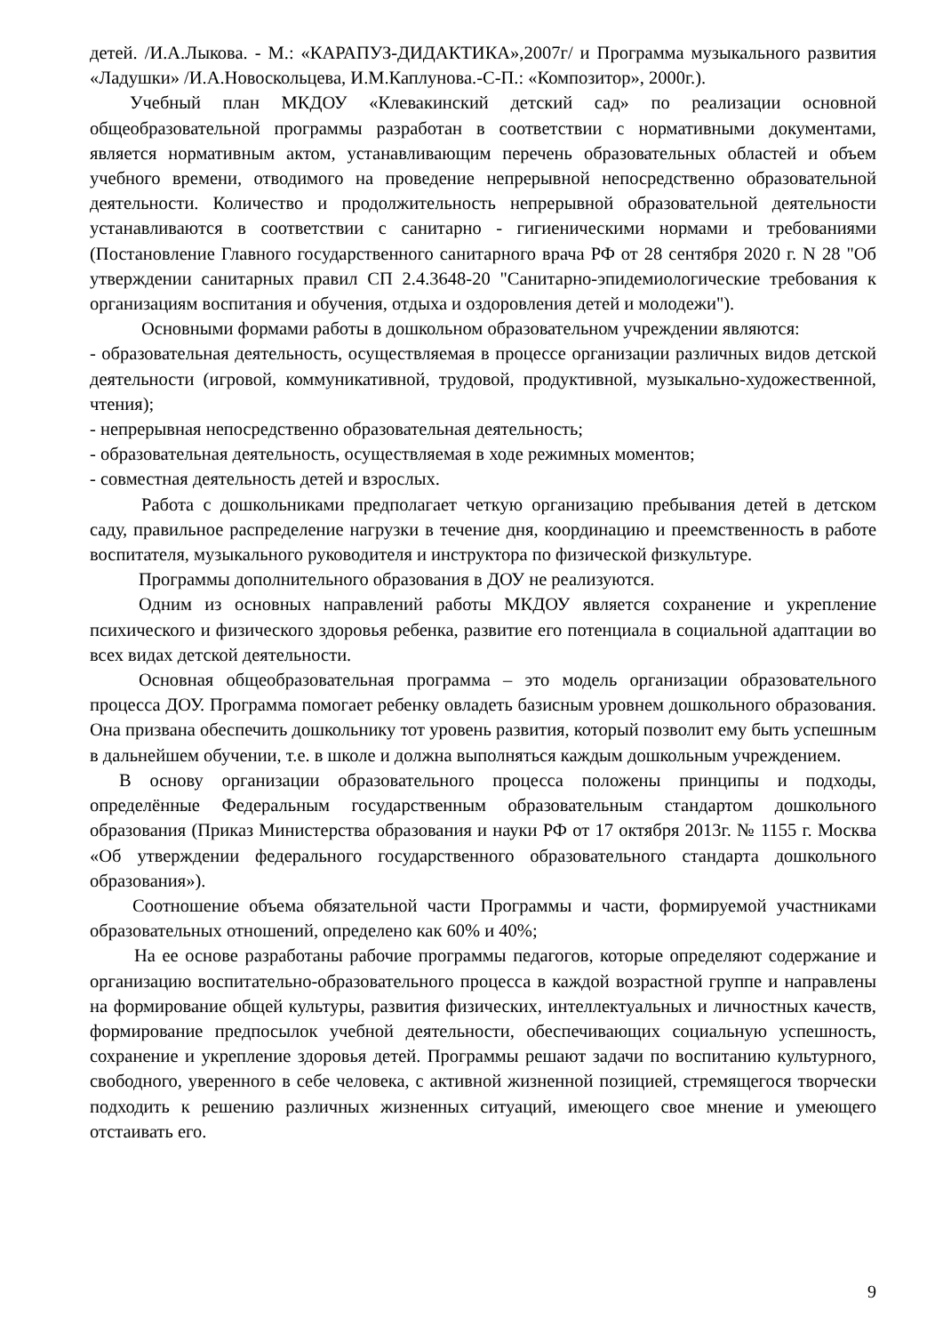детей. /И.А.Лыкова. - М.: «КАРАПУЗ-ДИДАКТИКА»,2007г/ и Программа музыкального развития «Ладушки» /И.А.Новоскольцева, И.М.Каплунова.-С-П.: «Композитор», 2000г.).
Учебный план МКДОУ «Клевакинский детский сад» по реализации основной общеобразовательной программы разработан в соответствии с нормативными документами, является нормативным актом, устанавливающим перечень образовательных областей и объем учебного времени, отводимого на проведение непрерывной непосредственно образовательной деятельности. Количество и продолжительность непрерывной образовательной деятельности устанавливаются в соответствии с санитарно - гигиеническими нормами и требованиями (Постановление Главного государственного санитарного врача РФ от 28 сентября 2020 г. N 28 "Об утверждении санитарных правил СП 2.4.3648-20 "Санитарно-эпидемиологические требования к организациям воспитания и обучения, отдыха и оздоровления детей и молодежи").
Основными формами работы в дошкольном образовательном учреждении являются:
- образовательная деятельность, осуществляемая в процессе организации различных видов детской деятельности (игровой, коммуникативной, трудовой, продуктивной, музыкально-художественной, чтения);
- непрерывная непосредственно образовательная деятельность;
- образовательная деятельность, осуществляемая в ходе режимных моментов;
- совместная деятельность детей и взрослых.
Работа с дошкольниками предполагает четкую организацию пребывания детей в детском саду, правильное распределение нагрузки в течение дня, координацию и преемственность в работе воспитателя, музыкального руководителя и инструктора по физической физкультуре.
Программы дополнительного образования в ДОУ не реализуются.
Одним из основных направлений работы МКДОУ является сохранение и укрепление психического и физического здоровья ребенка, развитие его потенциала в социальной адаптации во всех видах детской деятельности.
Основная общеобразовательная программа – это модель организации образовательного процесса ДОУ. Программа помогает ребенку овладеть базисным уровнем дошкольного образования. Она призвана обеспечить дошкольнику тот уровень развития, который позволит ему быть успешным в дальнейшем обучении, т.е. в школе и должна выполняться каждым дошкольным учреждением.
В основу организации образовательного процесса положены принципы и подходы, определённые Федеральным государственным образовательным стандартом дошкольного образования (Приказ Министерства образования и науки РФ от 17 октября 2013г. № 1155 г. Москва «Об утверждении федерального государственного образовательного стандарта дошкольного образования»).
Соотношение объема обязательной части Программы и части, формируемой участниками образовательных отношений, определено как 60% и 40%;
На ее основе разработаны рабочие программы педагогов, которые определяют содержание и организацию воспитательно-образовательного процесса в каждой возрастной группе и направлены на формирование общей культуры, развития физических, интеллектуальных и личностных качеств, формирование предпосылок учебной деятельности, обеспечивающих социальную успешность, сохранение и укрепление здоровья детей. Программы решают задачи по воспитанию культурного, свободного, уверенного в себе человека, с активной жизненной позицией, стремящегося творчески подходить к решению различных жизненных ситуаций, имеющего свое мнение и умеющего отстаивать его.
9